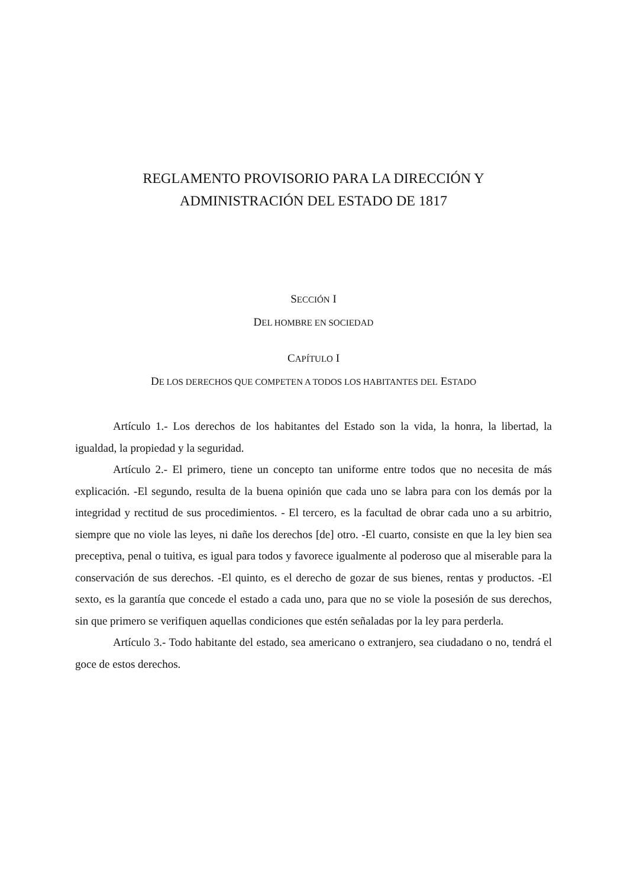REGLAMENTO PROVISORIO PARA LA DIRECCIÓN Y
ADMINISTRACIÓN DEL ESTADO DE 1817
SECCIÓN I
DEL HOMBRE EN SOCIEDAD
CAPÍTULO I
DE LOS DERECHOS QUE COMPETEN A TODOS LOS HABITANTES DEL ESTADO
Artículo 1.- Los derechos de los habitantes del Estado son la vida, la honra, la libertad, la igualdad, la propiedad y la seguridad.
Artículo 2.- El primero, tiene un concepto tan uniforme entre todos que no necesita de más explicación. -El segundo, resulta de la buena opinión que cada uno se labra para con los demás por la integridad y rectitud de sus procedimientos. - El tercero, es la facultad de obrar cada uno a su arbitrio, siempre que no viole las leyes, ni dañe los derechos [de] otro. -El cuarto, consiste en que la ley bien sea preceptiva, penal o tuitiva, es igual para todos y favorece igualmente al poderoso que al miserable para la conservación de sus derechos. -El quinto, es el derecho de gozar de sus bienes, rentas y productos. -El sexto, es la garantía que concede el estado a cada uno, para que no se viole la posesión de sus derechos, sin que primero se verifiquen aquellas condiciones que estén señaladas por la ley para perderla.
Artículo 3.- Todo habitante del estado, sea americano o extranjero, sea ciudadano o no, tendrá el goce de estos derechos.